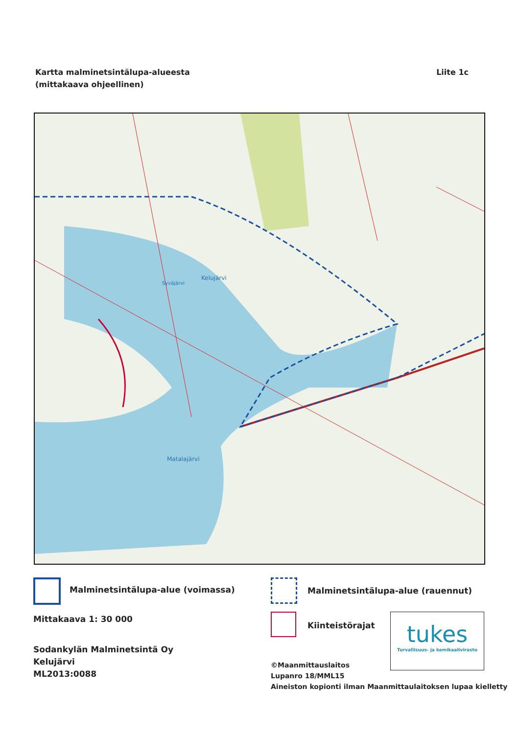Kartta malminetsintälupa-alueesta
(mittakaava ohjeellinen)
Liite 1c
Kelujärvi
Matalajärvi
Syväjärvi
Malminetsintälupa-alue (voimassa)
Malminetsintälupa-alue (rauennut)
Mittakaava 1: 30 000
Kiinteistörajat
tukes
Turvallisuus- ja kemikaalivirasto
Sodankylän Malminetsintä Oy
Kelujärvi
ML2013:0088
©Maanmittauslaitos
Lupanro 18/MML15
Aineiston kopionti ilman Maanmittaulaitoksen lupaa kielletty